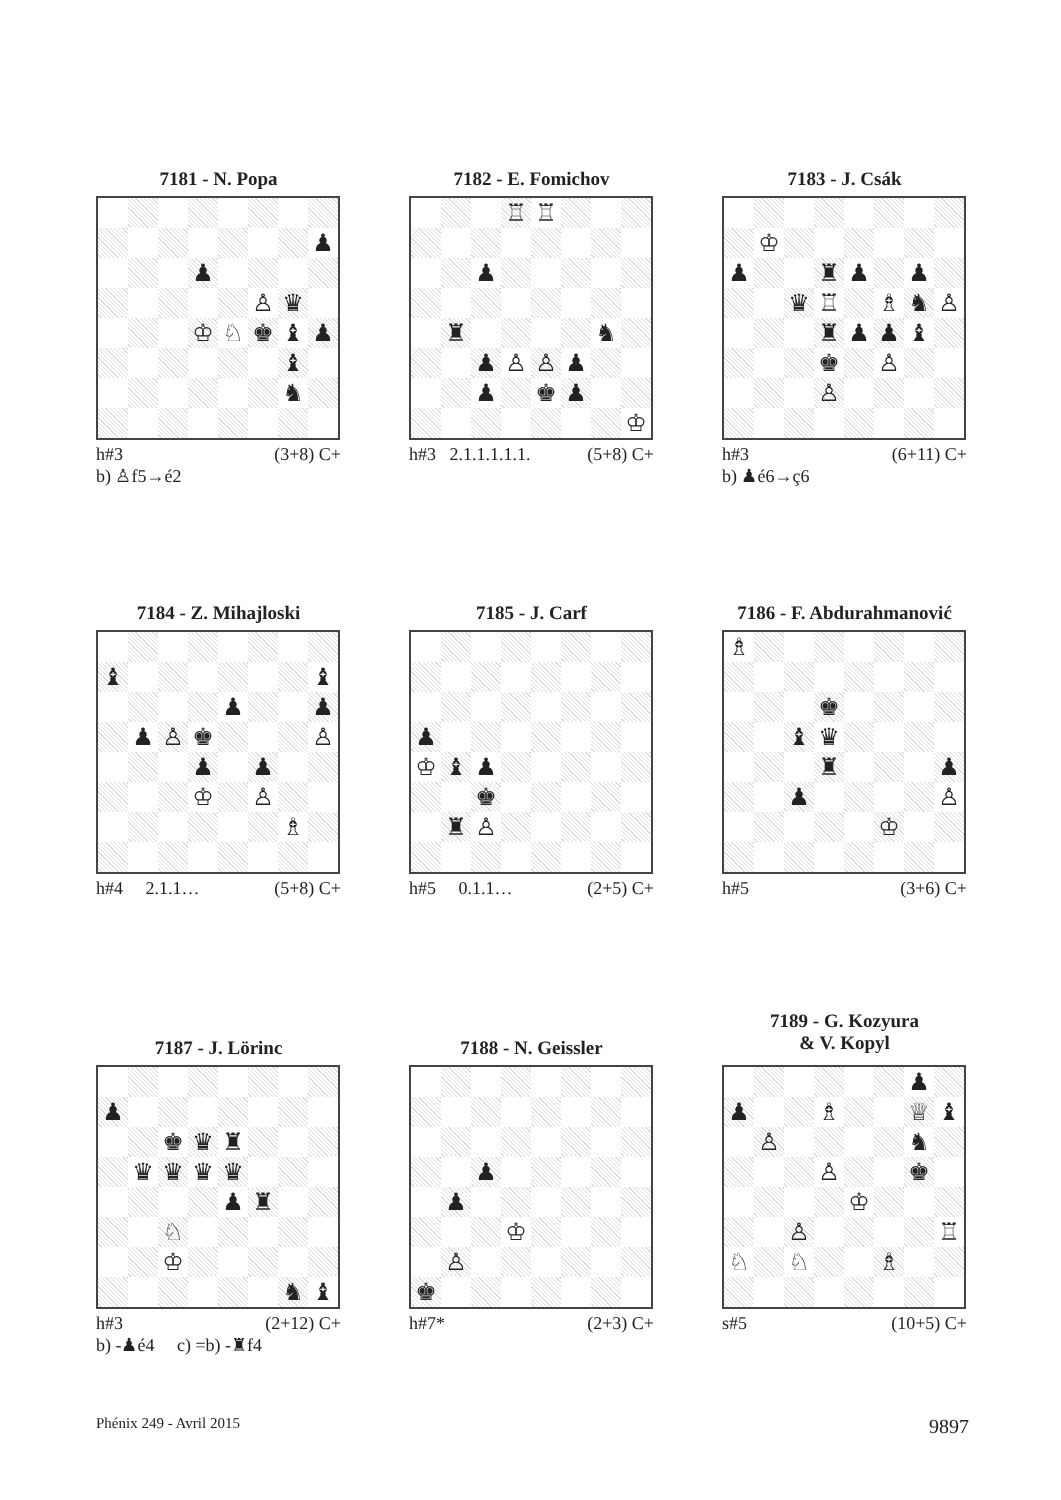7181 - N. Popa
| | | | | | | | ♟ |
| | | | ♟ | | | | |
| | | | | | ♙ | ♛ | |
| | | | ♔ | ♘ | ♚ | ♝ | ♟ |
| | | | | | | ♝ | |
| | | | | | | ♞ | |
h#3 (3+8) C+
b) ♙f5→é2
7182 - E. Fomichov
| | | | ♖ | ♖ | | | |
| | | ♟ | | | | | |
| | ♜ | | | | | ♞ | |
| | | ♟ | ♙ | ♙ | ♟ | | |
| | | ♟ | | ♚ | ♟ | | |
| | | | | | | | ♔ |
h#3 2.1.1.1.1.1. (5+8) C+
7183 - J. Csák
| | ♔ | | | | | | |
| ♟ | | | ♜ | ♟ | | ♟ | |
| | | ♛ | ♖ | | ♗ | ♞ | ♙ |
| | | | ♜ | ♟ | ♟ | ♝ | |
| | | | ♚ | | ♙ | | |
| | | | ♙ | | | | |
h#3 (6+11) C+
b) ♟é6→ç6
7184 - Z. Mihajloski
| ♝ | | | | | | | ♝ |
| | | | | ♟ | | | ♟ |
| | ♟ | ♙ | ♚ | | | | ♙ |
| | | | ♟ | | ♟ | | |
| | | | ♔ | | ♙ | | |
| | | | | | | ♗ | |
h#4 2.1.1… (5+8) C+
7185 - J. Carf
| ♟ | | | | | | | |
| ♔ | ♝ | ♟ | | | | | |
| | | ♚ | | | | | |
| | ♜ | ♙ | | | | | |
h#5 0.1.1… (2+5) C+
7186 - F. Abdurahmanović
| ♗ | | | | | | | |
| | | | ♚ | | | | |
| | | ♝ | ♛ | | | | |
| | | | ♜ | | | | ♟ |
| | | ♟ | | | | | ♙ |
| | | | | | ♔ | | |
h#5 (3+6) C+
7187 - J. Lörinc
| ♟ | | | | | | | |
| | | ♚ | ♛ | ♜ | | | |
| | ♛ | ♛ | ♛ | ♛ | | | |
| | | | | ♟ | ♜ | | |
| | | ♘ | | | | | |
| | | ♔ | | | | | |
| | | | | | | ♞ | ♝ |
h#3 (2+12) C+
b) -♟é4 c) =b) -♜f4
7188 - N. Geissler
| | | ♟ | | | | | |
| | ♟ | | | | | | |
| | | | ♔ | | | | |
| | ♙ | | | | | | |
| ♚ | | | | | | | |
h#7* (2+3) C+
7189 - G. Kozyura
& V. Kopyl
| | | | | | | ♟ | |
| ♟ | | | ♗ | | | ♕ | ♝ |
| | ♙ | | | | | ♞ | |
| | | | ♙ | | | ♚ | |
| | | | | ♔ | | | |
| | | ♙ | | | | | ♖ |
| ♘ | | ♘ | | | ♗ | | |
s#5 (10+5) C+
Phénix 249 - Avril 2015 9897